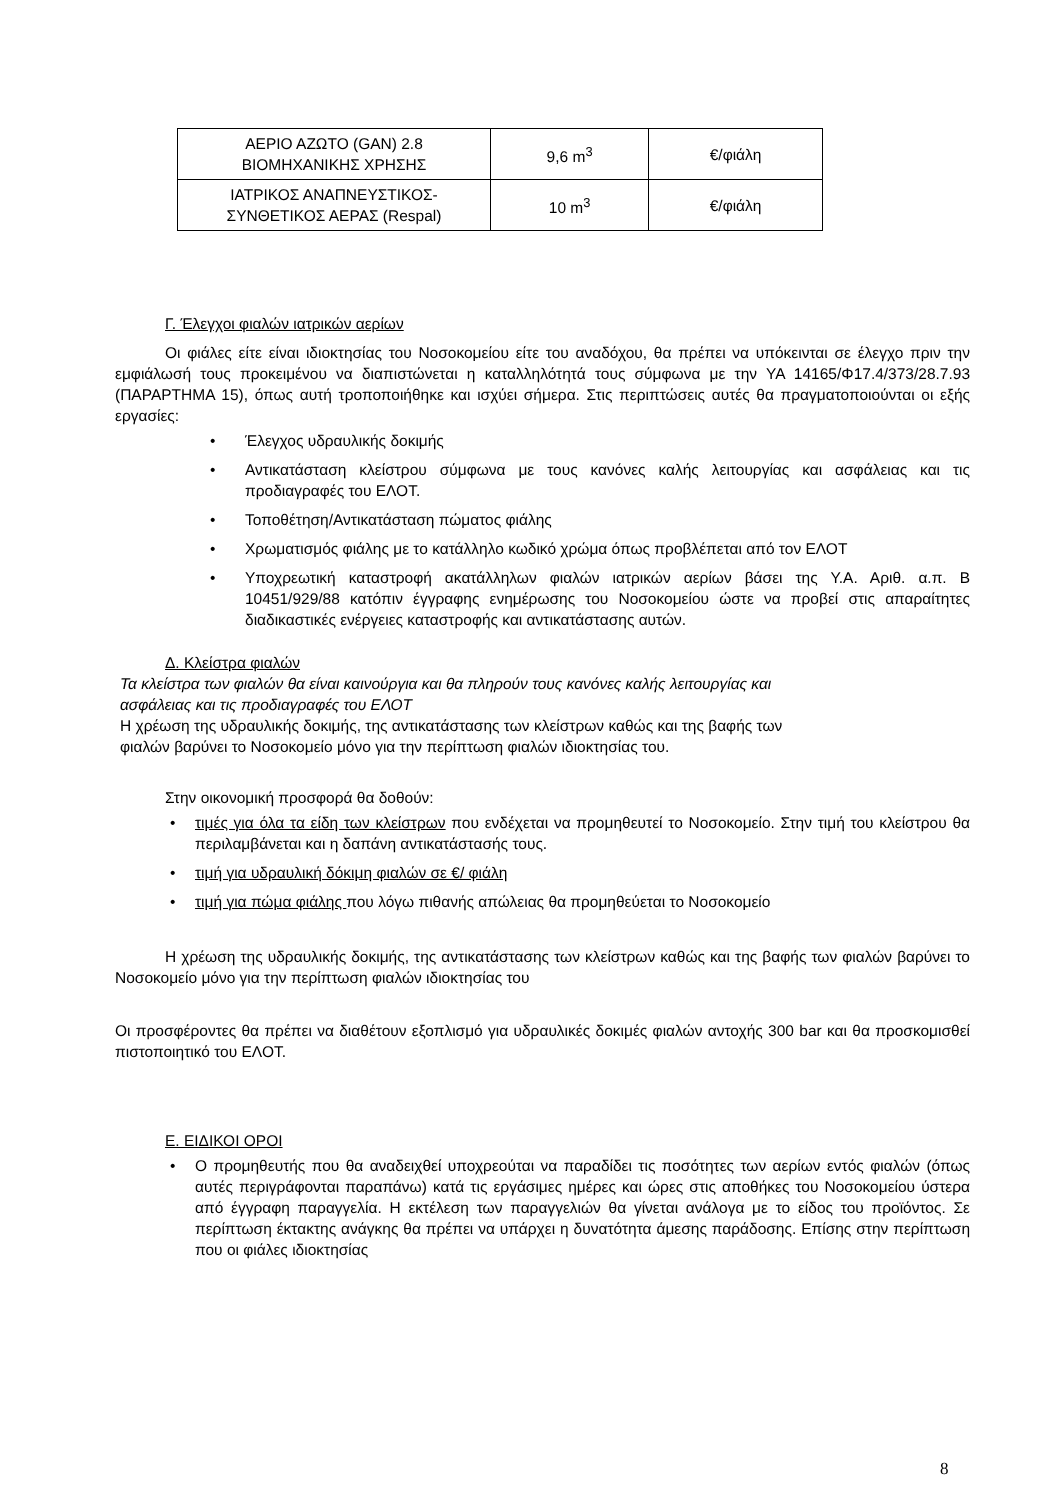| ΑΕΡΙΟ ΑΖΩΤΟ (GAN) 2.8 ΒΙΟΜΗΧΑΝΙΚΗΣ ΧΡΗΣΗΣ | 9,6 m<sup>3</sup> | €/φιάλη |
| ΙΑΤΡΙΚΟΣ ΑΝΑΠΝΕΥΣΤΙΚΟΣ- ΣΥΝΘΕΤΙΚΟΣ ΑΕΡΑΣ (Respal) | 10 m<sup>3</sup> | €/φιάλη |
Γ. Έλεγχοι φιαλών ιατρικών αερίων
Οι φιάλες είτε είναι ιδιοκτησίας του Νοσοκομείου είτε του αναδόχου, θα πρέπει να υπόκεινται σε έλεγχο πριν την εμφιάλωσή τους προκειμένου να διαπιστώνεται η καταλληλότητά τους σύμφωνα με την ΥΑ 14165/Φ17.4/373/28.7.93 (ΠΑΡΑΡΤΗΜΑ 15), όπως αυτή τροποποιήθηκε και ισχύει σήμερα. Στις περιπτώσεις αυτές θα πραγματοποιούνται οι εξής εργασίες:
• Έλεγχος υδραυλικής δοκιμής
• Αντικατάσταση κλείστρου σύμφωνα με τους κανόνες καλής λειτουργίας και ασφάλειας και τις προδιαγραφές του ΕΛΟΤ.
• Τοποθέτηση/Αντικατάσταση πώματος φιάλης
• Χρωματισμός φιάλης με το κατάλληλο κωδικό χρώμα όπως προβλέπεται από τον ΕΛΟΤ
• Υποχρεωτική καταστροφή ακατάλληλων φιαλών ιατρικών αερίων βάσει της Υ.Α. Αριθ. α.π. Β 10451/929/88 κατόπιν έγγραφης ενημέρωσης του Νοσοκομείου ώστε να προβεί στις απαραίτητες διαδικαστικές ενέργειες καταστροφής και αντικατάστασης αυτών.
Δ. Κλείστρα φιαλών
Τα κλείστρα των φιαλών θα είναι καινούργια και θα πληρούν τους κανόνες καλής λειτουργίας και
ασφάλειας και τις προδιαγραφές του ΕΛΟΤ
Η χρέωση της υδραυλικής δοκιμής, της αντικατάστασης των κλείστρων καθώς και της βαφής των
φιαλών βαρύνει το Νοσοκομείο μόνο για την περίπτωση φιαλών ιδιοκτησίας του.
Στην οικονομική προσφορά θα δοθούν:
• τιμές για όλα τα είδη των κλείστρων που ενδέχεται να προμηθευτεί το Νοσοκομείο. Στην τιμή του κλείστρου θα περιλαμβάνεται και η δαπάνη αντικατάστασής τους.
• τιμή για υδραυλική δόκιμη φιαλών σε €/ φιάλη
• τιμή για πώμα φιάλης που λόγω πιθανής απώλειας θα προμηθεύεται το Νοσοκομείο
Η χρέωση της υδραυλικής δοκιμής, της αντικατάστασης των κλείστρων καθώς και της βαφής των φιαλών βαρύνει το Νοσοκομείο μόνο για την περίπτωση φιαλών ιδιοκτησίας του
Οι προσφέροντες θα πρέπει να διαθέτουν εξοπλισμό για υδραυλικές δοκιμές φιαλών αντοχής 300 bar και θα προσκομισθεί πιστοποιητικό του ΕΛΟΤ.
Ε. ΕΙΔΙΚΟΙ ΟΡΟΙ
• Ο προμηθευτής που θα αναδειχθεί υποχρεούται να παραδίδει τις ποσότητες των αερίων εντός φιαλών (όπως αυτές περιγράφονται παραπάνω) κατά τις εργάσιμες ημέρες και ώρες στις αποθήκες του Νοσοκομείου ύστερα από έγγραφη παραγγελία. Η εκτέλεση των παραγγελιών θα γίνεται ανάλογα με το είδος του προϊόντος. Σε περίπτωση έκτακτης ανάγκης θα πρέπει να υπάρχει η δυνατότητα άμεσης παράδοσης. Επίσης στην περίπτωση που οι φιάλες ιδιοκτησίας
8